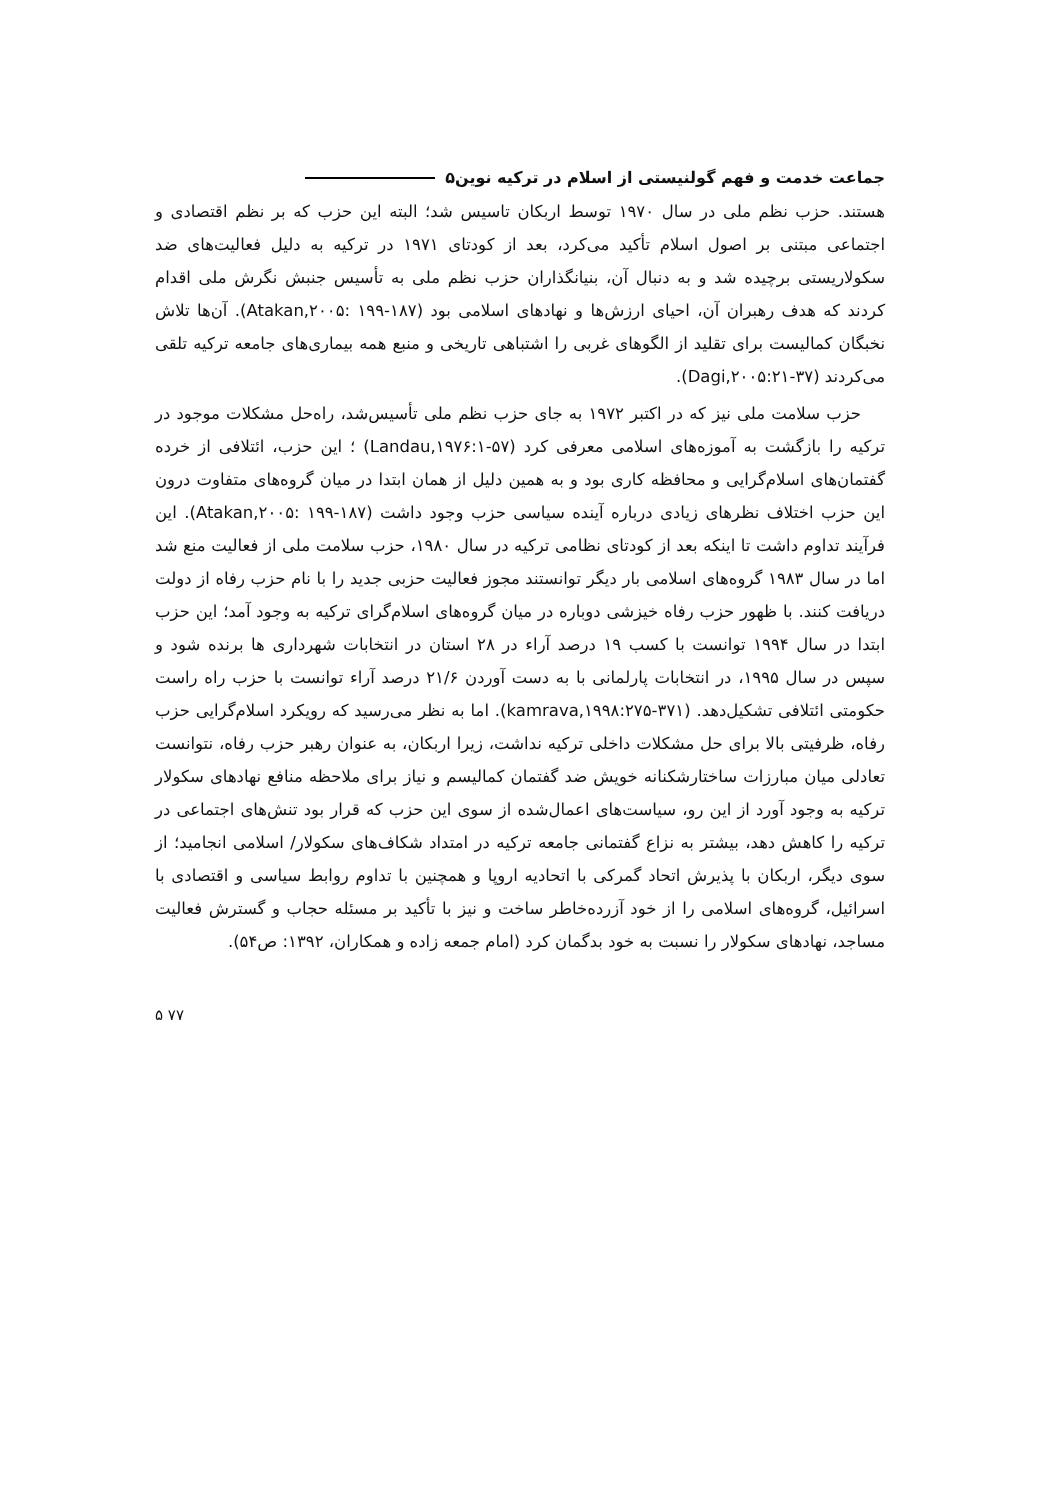جماعت خدمت و فهم گولنیستی از اسلام در ترکیه نوین۵
هستند. حزب نظم ملی در سال ۱۹۷۰ توسط اربکان تاسیس شد؛ البته این حزب که بر نظم اقتصادی و اجتماعی مبتنی بر اصول اسلام تأکید می‌کرد، بعد از کودتای ۱۹۷۱ در ترکیه به دلیل فعالیت‌های ضد سکولاریستی برچیده شد و به دنبال آن، بنیانگذاران حزب نظم ملی به تأسیس جنبش نگرش ملی اقدام کردند که هدف رهبران آن، احیای ارزش‌ها و نهادهای اسلامی بود (Atakan,۲۰۰۵: ۱۹۹-۱۸۷). آن‌ها تلاش نخبگان کمالیست برای تقلید از الگوهای غربی را اشتباهی تاریخی و منبع همه بیماری‌های جامعه ترکیه تلقی می‌کردند (Dagi,۲۰۰۵:۲۱-۳۷).
حزب سلامت ملی نیز که در اکتبر ۱۹۷۲ به جای حزب نظم ملی تأسیس‌شد، راه‌حل مشکلات موجود در ترکیه را بازگشت به آموزه‌های اسلامی معرفی کرد (Landau,۱۹۷۶:۱-۵۷) ؛ این حزب، ائتلافی از خرده گفتمان‌های اسلام‌گرایی و محافظه کاری بود و به همین دلیل از همان ابتدا در میان گروه‌های متفاوت درون این حزب اختلاف نظرهای زیادی درباره آینده سیاسی حزب وجود داشت (Atakan,۲۰۰۵: ۱۹۹-۱۸۷). این فرآیند تداوم داشت تا اینکه بعد از کودتای نظامی ترکیه در سال ۱۹۸۰، حزب سلامت ملی از فعالیت منع شد اما در سال ۱۹۸۳ گروه‌های اسلامی بار دیگر توانستند مجوز فعالیت حزبی جدید را با نام حزب رفاه از دولت دریافت کنند. با ظهور حزب رفاه خیزشی دوباره در میان گروه‌های اسلام‌گرای ترکیه به وجود آمد؛ این حزب ابتدا در سال ۱۹۹۴ توانست با کسب ۱۹ درصد آراء در ۲۸ استان در انتخابات شهرداری ها برنده شود و سپس در سال ۱۹۹۵، در انتخابات پارلمانی با به دست آوردن ۲۱/۶ درصد آراء توانست با حزب راه راست حکومتی ائتلافی تشکیل‌دهد. (kamrava,۱۹۹۸:۲۷۵-۳۷۱). اما به نظر می‌رسید که رویکرد اسلام‌گرایی حزب رفاه، ظرفیتی بالا برای حل مشکلات داخلی ترکیه نداشت، زیرا اربکان، به عنوان رهبر حزب رفاه، نتوانست تعادلی میان مبارزات ساختارشکنانه خویش ضد گفتمان کمالیسم و نیاز برای ملاحظه منافع نهادهای سکولار ترکیه به وجود آورد از این رو، سیاست‌های اعمال‌شده از سوی این حزب که قرار بود تنش‌های اجتماعی در ترکیه را کاهش دهد، بیشتر به نزاع گفتمانی جامعه ترکیه در امتداد شکاف‌های سکولار/ اسلامی انجامید؛ از سوی دیگر، اربکان با پذیرش اتحاد گمرکی با اتحادیه اروپا و همچنین با تداوم روابط سیاسی و اقتصادی با اسرائیل، گروه‌های اسلامی را از خود آزرده‌خاطر ساخت و نیز با تأکید بر مسئله حجاب و گسترش فعالیت مساجد، نهادهای سکولار را نسبت به خود بدگمان کرد (امام جمعه زاده و همکاران، ۱۳۹۲: ص۵۴).
۵ ۷۷